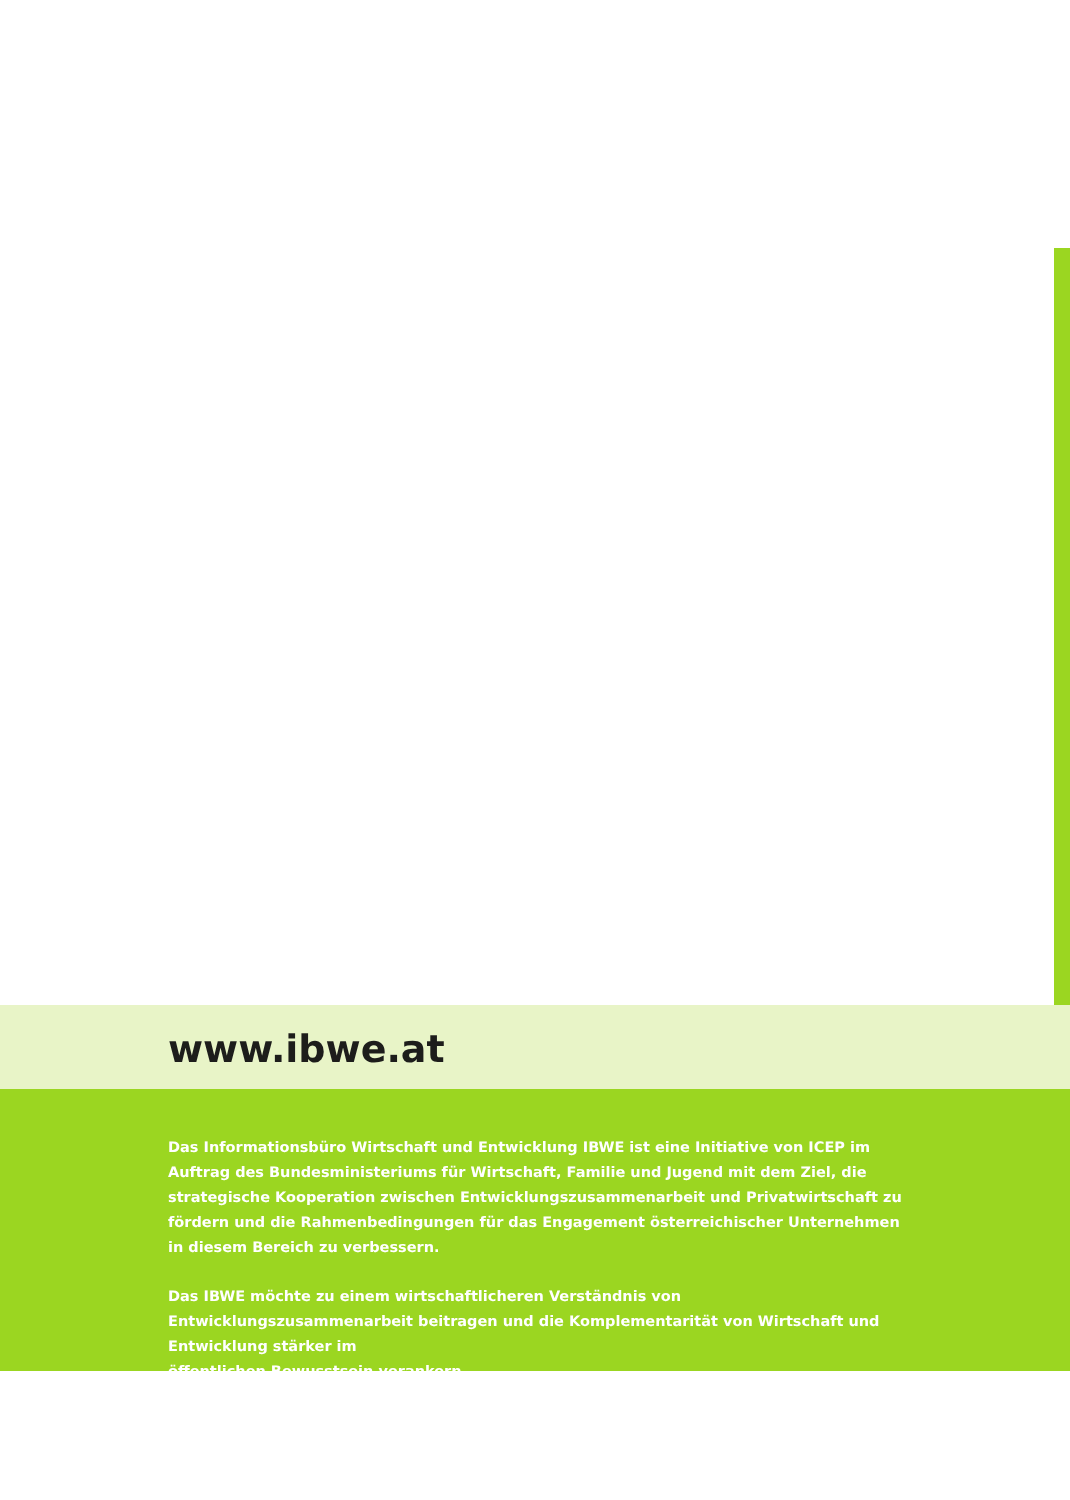www.ibwe.at
Das Informationsbüro Wirtschaft und Entwicklung IBWE ist eine Initiative von ICEP im Auftrag des Bundesministeriums für Wirtschaft, Familie und Jugend mit dem Ziel, die strategische Kooperation zwischen Entwicklungszusammenarbeit und Privatwirtschaft zu fördern und die Rahmenbedingungen für das Engagement österreichischer Unternehmen in diesem Bereich zu verbessern.
Das IBWE möchte zu einem wirtschaftlicheren Verständnis von Entwicklungszusammenarbeit beitragen und die Komplementarität von Wirtschaft und Entwicklung stärker im
öffentlichen Bewusstsein verankern.